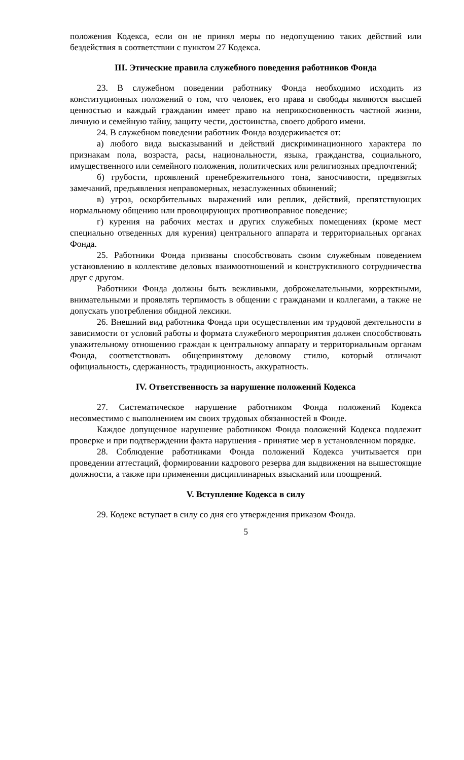положения Кодекса, если он не принял меры по недопущению таких действий или бездействия в соответствии с пунктом 27 Кодекса.
III. Этические правила служебного поведения работников Фонда
23. В служебном поведении работнику Фонда необходимо исходить из конституционных положений о том, что человек, его права и свободы являются высшей ценностью и каждый гражданин имеет право на неприкосновенность частной жизни, личную и семейную тайну, защиту чести, достоинства, своего доброго имени.
24. В служебном поведении работник Фонда воздерживается от:
а) любого вида высказываний и действий дискриминационного характера по признакам пола, возраста, расы, национальности, языка, гражданства, социального, имущественного или семейного положения, политических или религиозных предпочтений;
б) грубости, проявлений пренебрежительного тона, заносчивости, предвзятых замечаний, предъявления неправомерных, незаслуженных обвинений;
в) угроз, оскорбительных выражений или реплик, действий, препятствующих нормальному общению или провоцирующих противоправное поведение;
г) курения на рабочих местах и других служебных помещениях (кроме мест специально отведенных для курения) центрального аппарата и территориальных органах Фонда.
25. Работники Фонда призваны способствовать своим служебным поведением установлению в коллективе деловых взаимоотношений и конструктивного сотрудничества друг с другом.
Работники Фонда должны быть вежливыми, доброжелательными, корректными, внимательными и проявлять терпимость в общении с гражданами и коллегами, а также не допускать употребления обидной лексики.
26. Внешний вид работника Фонда при осуществлении им трудовой деятельности в зависимости от условий работы и формата служебного мероприятия должен способствовать уважительному отношению граждан к центральному аппарату и территориальным органам Фонда, соответствовать общепринятому деловому стилю, который отличают официальность, сдержанность, традиционность, аккуратность.
IV. Ответственность за нарушение положений Кодекса
27. Систематическое нарушение работником Фонда положений Кодекса несовместимо с выполнением им своих трудовых обязанностей в Фонде.
Каждое допущенное нарушение работником Фонда положений Кодекса подлежит проверке и при подтверждении факта нарушения - принятие мер в установленном порядке.
28. Соблюдение работниками Фонда положений Кодекса учитывается при проведении аттестаций, формировании кадрового резерва для выдвижения на вышестоящие должности, а также при применении дисциплинарных взысканий или поощрений.
V. Вступление Кодекса в силу
29. Кодекс вступает в силу со дня его утверждения приказом Фонда.
5